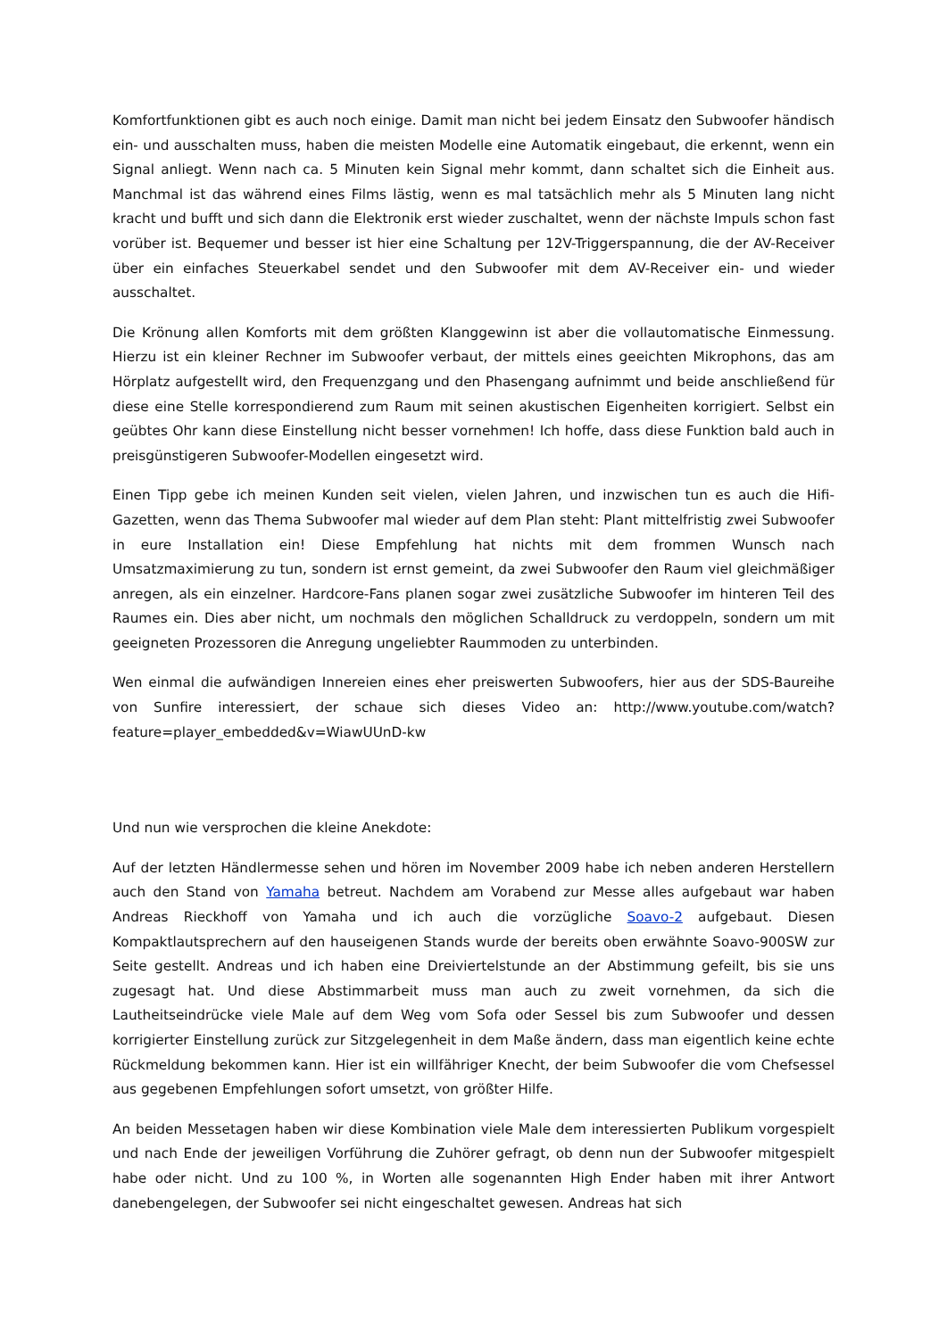Komfortfunktionen gibt es auch noch einige. Damit man nicht bei jedem Einsatz den Subwoofer händisch ein- und ausschalten muss, haben die meisten Modelle eine Automatik eingebaut, die erkennt, wenn ein Signal anliegt. Wenn nach ca. 5 Minuten kein Signal mehr kommt, dann schaltet sich die Einheit aus. Manchmal ist das während eines Films lästig, wenn es mal tatsächlich mehr als 5 Minuten lang nicht kracht und bufft und sich dann die Elektronik erst wieder zuschaltet, wenn der nächste Impuls schon fast vorüber ist. Bequemer und besser ist hier eine Schaltung per 12V-Triggerspannung, die der AV-Receiver über ein einfaches Steuerkabel sendet und den Subwoofer mit dem AV-Receiver ein- und wieder ausschaltet.
Die Krönung allen Komforts mit dem größten Klanggewinn ist aber die vollautomatische Einmessung. Hierzu ist ein kleiner Rechner im Subwoofer verbaut, der mittels eines geeichten Mikrophons, das am Hörplatz aufgestellt wird, den Frequenzgang und den Phasengang aufnimmt und beide anschließend für diese eine Stelle korrespondierend zum Raum mit seinen akustischen Eigenheiten korrigiert. Selbst ein geübtes Ohr kann diese Einstellung nicht besser vornehmen! Ich hoffe, dass diese Funktion bald auch in preisgünstigeren Subwoofer-Modellen eingesetzt wird.
Einen Tipp gebe ich meinen Kunden seit vielen, vielen Jahren, und inzwischen tun es auch die Hifi-Gazetten, wenn das Thema Subwoofer mal wieder auf dem Plan steht: Plant mittelfristig zwei Subwoofer in eure Installation ein! Diese Empfehlung hat nichts mit dem frommen Wunsch nach Umsatzmaximierung zu tun, sondern ist ernst gemeint, da zwei Subwoofer den Raum viel gleichmäßiger anregen, als ein einzelner. Hardcore-Fans planen sogar zwei zusätzliche Subwoofer im hinteren Teil des Raumes ein. Dies aber nicht, um nochmals den möglichen Schalldruck zu verdoppeln, sondern um mit geeigneten Prozessoren die Anregung ungeliebter Raummoden zu unterbinden.
Wen einmal die aufwändigen Innereien eines eher preiswerten Subwoofers, hier aus der SDS-Baureihe von Sunfire interessiert, der schaue sich dieses Video an: http://www.youtube.com/watch?feature=player_embedded&v=WiawUUnD-kw
Und nun wie versprochen die kleine Anekdote:
Auf der letzten Händlermesse sehen und hören im November 2009 habe ich neben anderen Herstellern auch den Stand von Yamaha betreut. Nachdem am Vorabend zur Messe alles aufgebaut war haben Andreas Rieckhoff von Yamaha und ich auch die vorzügliche Soavo-2 aufgebaut. Diesen Kompaktlautsprechern auf den hauseigenen Stands wurde der bereits oben erwähnte Soavo-900SW zur Seite gestellt. Andreas und ich haben eine Dreiviertelstunde an der Abstimmung gefeilt, bis sie uns zugesagt hat. Und diese Abstimmarbeit muss man auch zu zweit vornehmen, da sich die Lautheitseindrücke viele Male auf dem Weg vom Sofa oder Sessel bis zum Subwoofer und dessen korrigierter Einstellung zurück zur Sitzgelegenheit in dem Maße ändern, dass man eigentlich keine echte Rückmeldung bekommen kann. Hier ist ein willfähriger Knecht, der beim Subwoofer die vom Chefsessel aus gegebenen Empfehlungen sofort umsetzt, von größter Hilfe.
An beiden Messetagen haben wir diese Kombination viele Male dem interessierten Publikum vorgespielt und nach Ende der jeweiligen Vorführung die Zuhörer gefragt, ob denn nun der Subwoofer mitgespielt habe oder nicht. Und zu 100 %, in Worten alle sogenannten High Ender haben mit ihrer Antwort danebengelegen, der Subwoofer sei nicht eingeschaltet gewesen. Andreas hat sich